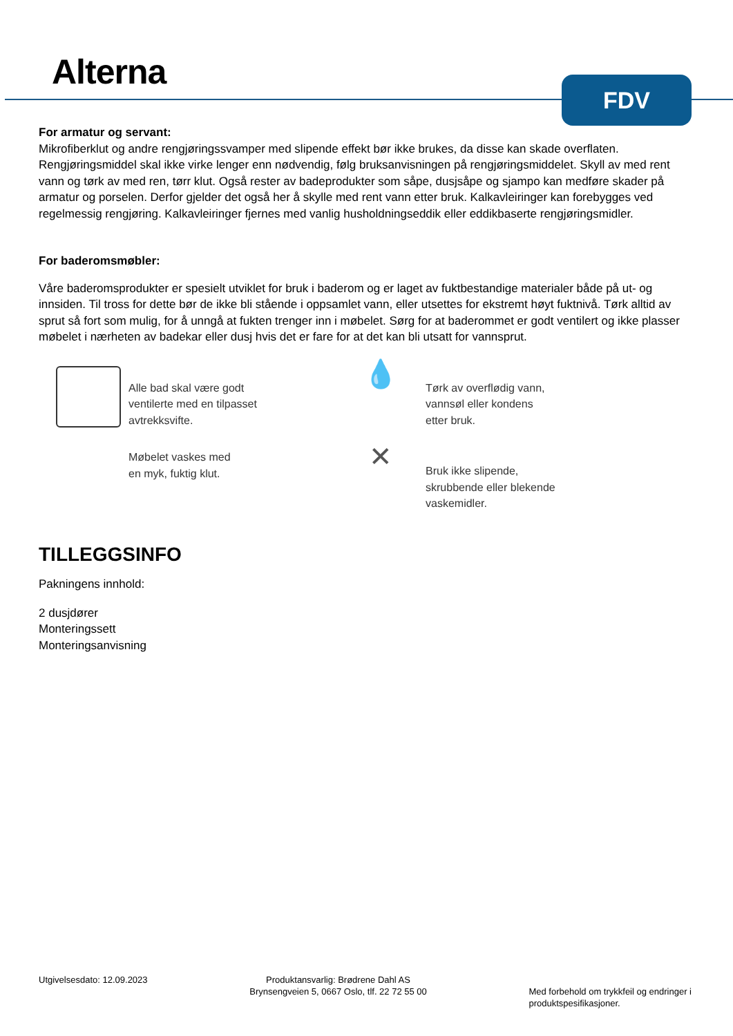Alterna FDV
For armatur og servant:
Mikrofiberklut og andre rengjøringssvamper med slipende effekt bør ikke brukes, da disse kan skade overflaten. Rengjøringsmiddel skal ikke virke lenger enn nødvendig, følg bruksanvisningen på rengjøringsmiddelet. Skyll av med rent vann og tørk av med ren, tørr klut. Også rester av badeprodukter som såpe, dusjsåpe og sjampo kan medføre skader på armatur og porselen. Derfor gjelder det også her å skylle med rent vann etter bruk. Kalkavleiringer kan forebygges ved regelmessig rengjøring. Kalkavleiringer fjernes med vanlig husholdningseddik eller eddikbaserte rengjøringsmidler.
For baderomsmøbler:
Våre baderomsprodukter er spesielt utviklet for bruk i baderom og er laget av fuktbestandige materialer både på ut- og innsiden. Til tross for dette bør de ikke bli stående i oppsamlet vann, eller utsettes for ekstremt høyt fuktnivå. Tørk alltid av sprut så fort som mulig, for å unngå at fukten trenger inn i møbelet. Sørg for at baderommet er godt ventilert og ikke plasser møbelet i nærheten av badekar eller dusj hvis det er fare for at det kan bli utsatt for vannsprut.
Alle bad skal være godt
ventilerte med en tilpasset
avtrekksvifte.
💧
Tørk av overflødig vann,
vannsøl eller kondens
etter bruk.
Møbelet vaskes med
en myk, fuktig klut.
✕
Bruk ikke slipende,
skrubbende eller blekende
vaskemidler.
TILLEGGSINFO
Pakningens innhold:
2 dusjdører
Monteringssett
Monteringsanvisning
Utgivelsesdato: 12.09.2023 Produktansvarlig: Brødrene Dahl AS
Brynsengveien 5, 0667 Oslo, tlf. 22 72 55 00
Med forbehold om trykkfeil og endringer i
produktspesifikasjoner.